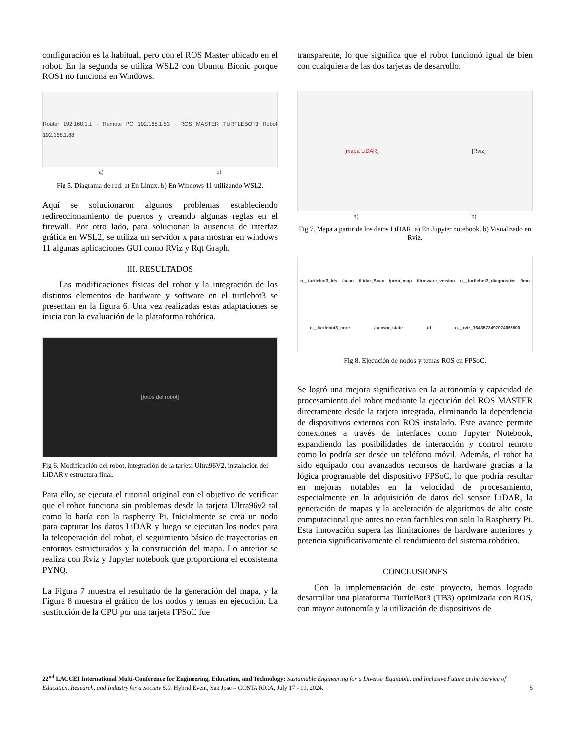configuración es la habitual, pero con el ROS Master ubicado en el robot. En la segunda se utiliza WSL2 con Ubuntu Bionic porque ROS1 no funciona en Windows.
Router 192.168.1.1 · Remote PC 192.168.1.53 · ROS MASTER TURTLEBOT3 Robot 192.168.1.88
a) b)
Fig 5. Diagrama de red. a) En Linux. b) En Windows 11 utilizando WSL2.
Aquí se solucionaron algunos problemas estableciendo redireccionamiento de puertos y creando algunas reglas en el firewall. Por otro lado, para solucionar la ausencia de interfaz gráfica en WSL2, se utiliza un servidor x para mostrar en windows 11 algunas aplicaciones GUI como RViz y Rqt Graph.
III. RESULTADOS
Las modificaciones físicas del robot y la integración de los distintos elementos de hardware y software en el turtlebot3 se presentan en la figura 6. Una vez realizadas estas adaptaciones se inicia con la evaluación de la plataforma robótica.
[fotos del robot]
Fig 6. Modificación del robot, integración de la tarjeta Ultra96V2, instalación del LiDAR y estructura final.
Para ello, se ejecuta el tutorial original con el objetivo de verificar que el robot funciona sin problemas desde la tarjeta Ultra96v2 tal como lo haría con la raspberry Pi. Inicialmente se crea un nodo para capturar los datos LiDAR y luego se ejecutan los nodos para la teleoperación del robot, el seguimiento básico de trayectorias en entornos estructurados y la construcción del mapa. Lo anterior se realiza con Rviz y Jupyter notebook que proporciona el ecosistema PYNQ.
La Figura 7 muestra el resultado de la generación del mapa, y la Figura 8 muestra el gráfico de los nodos y temas en ejecución. La sustitución de la CPU por una tarjeta FPSoC fue
transparente, lo que significa que el robot funcionó igual de bien con cualquiera de las dos tarjetas de desarrollo.
[mapa LiDAR] [Rviz]
a) b)
Fig 7. Mapa a partir de los datos LiDAR. a) En Jupyter notebook. b) Visualizado en Rviz.
n__turtlebot3_lds /scan /Lidar_Scan /prob_map /firmware_version n__turtlebot3_diagnostics /imu n__turtlebot3_core /sensor_state /tf n__rviz_1643573497074666500
Fig 8. Ejecución de nodos y temas ROS en FPSoC.
Se logró una mejora significativa en la autonomía y capacidad de procesamiento del robot mediante la ejecución del ROS MASTER directamente desde la tarjeta integrada, eliminando la dependencia de dispositivos externos con ROS instalado. Este avance permite conexiones a través de interfaces como Jupyter Notebook, expandiendo las posibilidades de interacción y control remoto como lo podría ser desde un teléfono móvil. Además, el robot ha sido equipado con avanzados recursos de hardware gracias a la lógica programable del dispositivo FPSoC, lo que podría resultar en mejoras notables en la velocidad de procesamiento, especialmente en la adquisición de datos del sensor LiDAR, la generación de mapas y la aceleración de algoritmos de alto coste computacional que antes no eran factibles con solo la Raspberry Pi. Esta innovación supera las limitaciones de hardware anteriores y potencia significativamente el rendimiento del sistema robótico.
CONCLUSIONES
Con la implementación de este proyecto, hemos logrado desarrollar una plataforma TurtleBot3 (TB3) optimizada con ROS, con mayor autonomía y la utilización de dispositivos de
22<sup>nd</sup> LACCEI International Multi-Conference for Engineering, Education, and Technology: Sustainable Engineering for a Diverse, Equitable, and Inclusive Future at the Service of Education, Research, and Industry for a Society 5.0. Hybrid Event, San Jose – COSTA RICA, July 17 - 19, 2024. 5